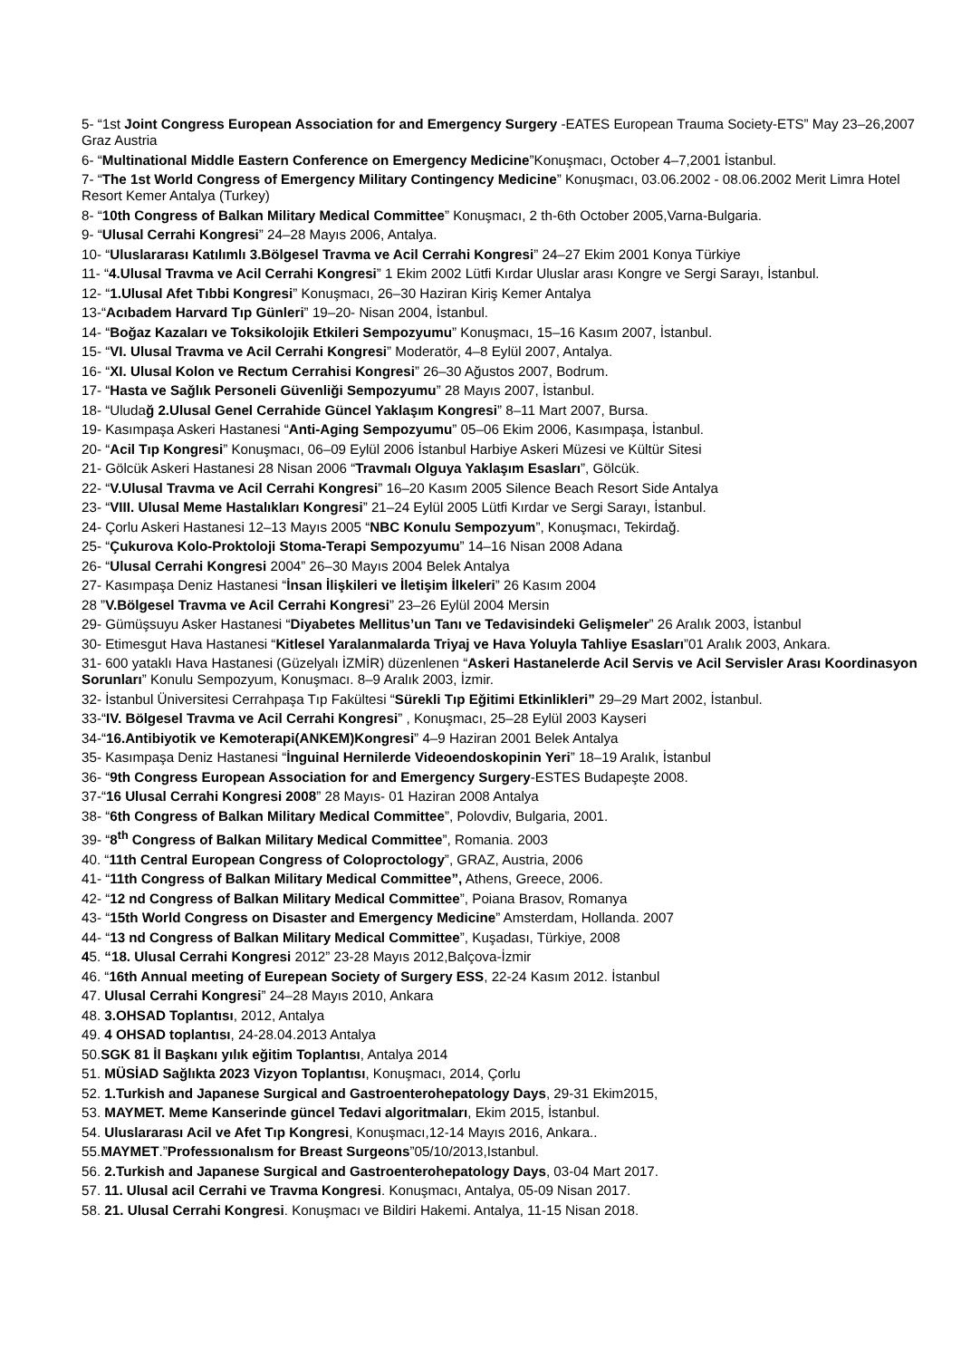5- “1st Joint Congress European Association for and Emergency Surgery -EATES European Trauma Society-ETS” May 23–26,2007 Graz Austria
6- “Multinational Middle Eastern Conference on Emergency Medicine”Konuşmacı, October 4–7,2001 İstanbul.
7- “The 1st World Congress of Emergency Military Contingency Medicine” Konuşmacı, 03.06.2002 - 08.06.2002 Merit Limra Hotel Resort Kemer Antalya (Turkey)
8- “10th Congress of Balkan Military Medical Committee” Konuşmacı, 2 th-6th October 2005,Varna-Bulgaria.
9- “Ulusal Cerrahi Kongresi” 24–28 Mayıs 2006, Antalya.
10- “Uluslararası Katılımlı 3.Bölgesel Travma ve Acil Cerrahi Kongresi” 24–27 Ekim 2001 Konya Türkiye
11- “4.Ulusal Travma ve Acil Cerrahi Kongresi” 1 Ekim 2002 Lütfi Kırdar Uluslar arası Kongre ve Sergi Sarayı, İstanbul.
12- “1.Ulusal Afet Tıbbi Kongresi” Konuşmacı, 26–30 Haziran Kiriş Kemer Antalya
13-“Acıbadem Harvard Tıp Günleri” 19–20- Nisan 2004, İstanbul.
14- “Boğaz Kazaları ve Toksikolojik Etkileri Sempozyumu” Konuşmacı, 15–16 Kasım 2007, İstanbul.
15- “VI. Ulusal Travma ve Acil Cerrahi Kongresi” Moderatör, 4–8 Eylül 2007, Antalya.
16- “XI. Ulusal Kolon ve Rectum Cerrahisi Kongresi” 26–30 Ağustos 2007, Bodrum.
17- “Hasta ve Sağlık Personeli Güvenliği Sempozyumu” 28 Mayıs 2007, İstanbul.
18- “Uludağ 2.Ulusal Genel Cerrahide Güncel Yaklaşım Kongresi” 8–11 Mart 2007, Bursa.
19- Kasımpaşa Askeri Hastanesi “Anti-Aging Sempozyumu” 05–06 Ekim 2006, Kasımpaşa, İstanbul.
20- “Acil Tıp Kongresi” Konuşmacı, 06–09 Eylül 2006 İstanbul Harbiye Askeri Müzesi ve Kültür Sitesi
21- Gölcük Askeri Hastanesi 28 Nisan 2006 “Travmalı Olguya Yaklaşım Esasları”, Gölcük.
22- “V.Ulusal Travma ve Acil Cerrahi Kongresi” 16–20 Kasım 2005 Silence Beach Resort Side Antalya
23- “VIII. Ulusal Meme Hastalıkları Kongresi” 21–24 Eylül 2005 Lütfi Kırdar ve Sergi Sarayı, İstanbul.
24- Çorlu Askeri Hastanesi 12–13 Mayıs 2005 “NBC Konulu Sempozyum”, Konuşmacı, Tekirdağ.
25- “Çukurova Kolo-Proktoloji Stoma-Terapi Sempozyumu” 14–16 Nisan 2008 Adana
26- “Ulusal Cerrahi Kongresi 2004” 26–30 Mayıs 2004 Belek Antalya
27- Kasımpaşa Deniz Hastanesi “İnsan İlişkileri ve İletişim İlkeleri” 26 Kasım 2004
28 ”V.Bölgesel Travma ve Acil Cerrahi Kongresi” 23–26 Eylül 2004 Mersin
29- Gümüşsuyu Asker Hastanesi “Diyabetes Mellitus’un Tanı ve Tedavisindeki Gelişmeler” 26 Aralık 2003, İstanbul
30- Etimesgut Hava Hastanesi “Kitlesel Yaralanmalarda Triyaj ve Hava Yoluyla Tahliye Esasları”01 Aralık 2003, Ankara.
31- 600 yataklı Hava Hastanesi (Güzelyalı İZMİR) düzenlenen “Askeri Hastanelerde Acil Servis ve Acil Servisler Arası Koordinasyon Sorunları” Konulu Sempozyum, Konuşmacı. 8–9 Aralık 2003, İzmir.
32- İstanbul Üniversitesi Cerrahpaşa Tıp Fakültesi “Sürekli Tıp Eğitimi Etkinlikleri” 29–29 Mart 2002, İstanbul.
33-“IV. Bölgesel Travma ve Acil Cerrahi Kongresi” , Konuşmacı, 25–28 Eylül 2003 Kayseri
34-“16.Antibiyotik ve Kemoterapi(ANKEM)Kongresi” 4–9 Haziran 2001 Belek Antalya
35- Kasımpaşa Deniz Hastanesi “İnguinal Hernilerde Videoendoskopinin Yeri” 18–19 Aralık, İstanbul
36- “9th Congress European Association for and Emergency Surgery-ESTES Budapeşte 2008.
37-“16 Ulusal Cerrahi Kongresi 2008” 28 Mayıs- 01 Haziran 2008 Antalya
38- “6th Congress of Balkan Military Medical Committee”, Polovdiv, Bulgaria, 2001.
39- “8<sup>th</sup> Congress of Balkan Military Medical Committee”, Romania. 2003
40. “11th Central European Congress of Coloproctology”, GRAZ, Austria, 2006
41- “11th Congress of Balkan Military Medical Committee”, Athens, Greece, 2006.
42- “12 nd Congress of Balkan Military Medical Committee”, Poiana Brasov, Romanya
43- “15th World Congress on Disaster and Emergency Medicine” Amsterdam, Hollanda. 2007
44- “13 nd Congress of Balkan Military Medical Committee”, Kuşadası, Türkiye, 2008
45. “18. Ulusal Cerrahi Kongresi 2012” 23-28 Mayıs 2012,Balçova-İzmir
46. “16th Annual meeting of Eurepean Society of Surgery ESS, 22-24 Kasım 2012. İstanbul
47. Ulusal Cerrahi Kongresi” 24–28 Mayıs 2010, Ankara
48. 3.OHSAD Toplantısı, 2012, Antalya
49. 4 OHSAD toplantısı, 24-28.04.2013 Antalya
50.SGK 81 İl Başkanı yılık eğitim Toplantısı, Antalya 2014
51. MÜSİAD Sağlıkta 2023 Vizyon Toplantısı, Konuşmacı, 2014, Çorlu
52. 1.Turkish and Japanese Surgical and Gastroenterohepatology Days, 29-31 Ekim2015,
53. MAYMET. Meme Kanserinde güncel Tedavi algoritmaları, Ekim 2015, İstanbul.
54. Uluslararası Acil ve Afet Tıp Kongresi, Konuşmacı,12-14 Mayıs 2016, Ankara..
55.MAYMET.”Professıonalısm for Breast Surgeons”05/10/2013,Istanbul.
56. 2.Turkish and Japanese Surgical and Gastroenterohepatology Days, 03-04 Mart 2017.
57. 11. Ulusal acil Cerrahi ve Travma Kongresi. Konuşmacı, Antalya, 05-09 Nisan 2017.
58. 21. Ulusal Cerrahi Kongresi. Konuşmacı ve Bildiri Hakemi. Antalya, 11-15 Nisan 2018.